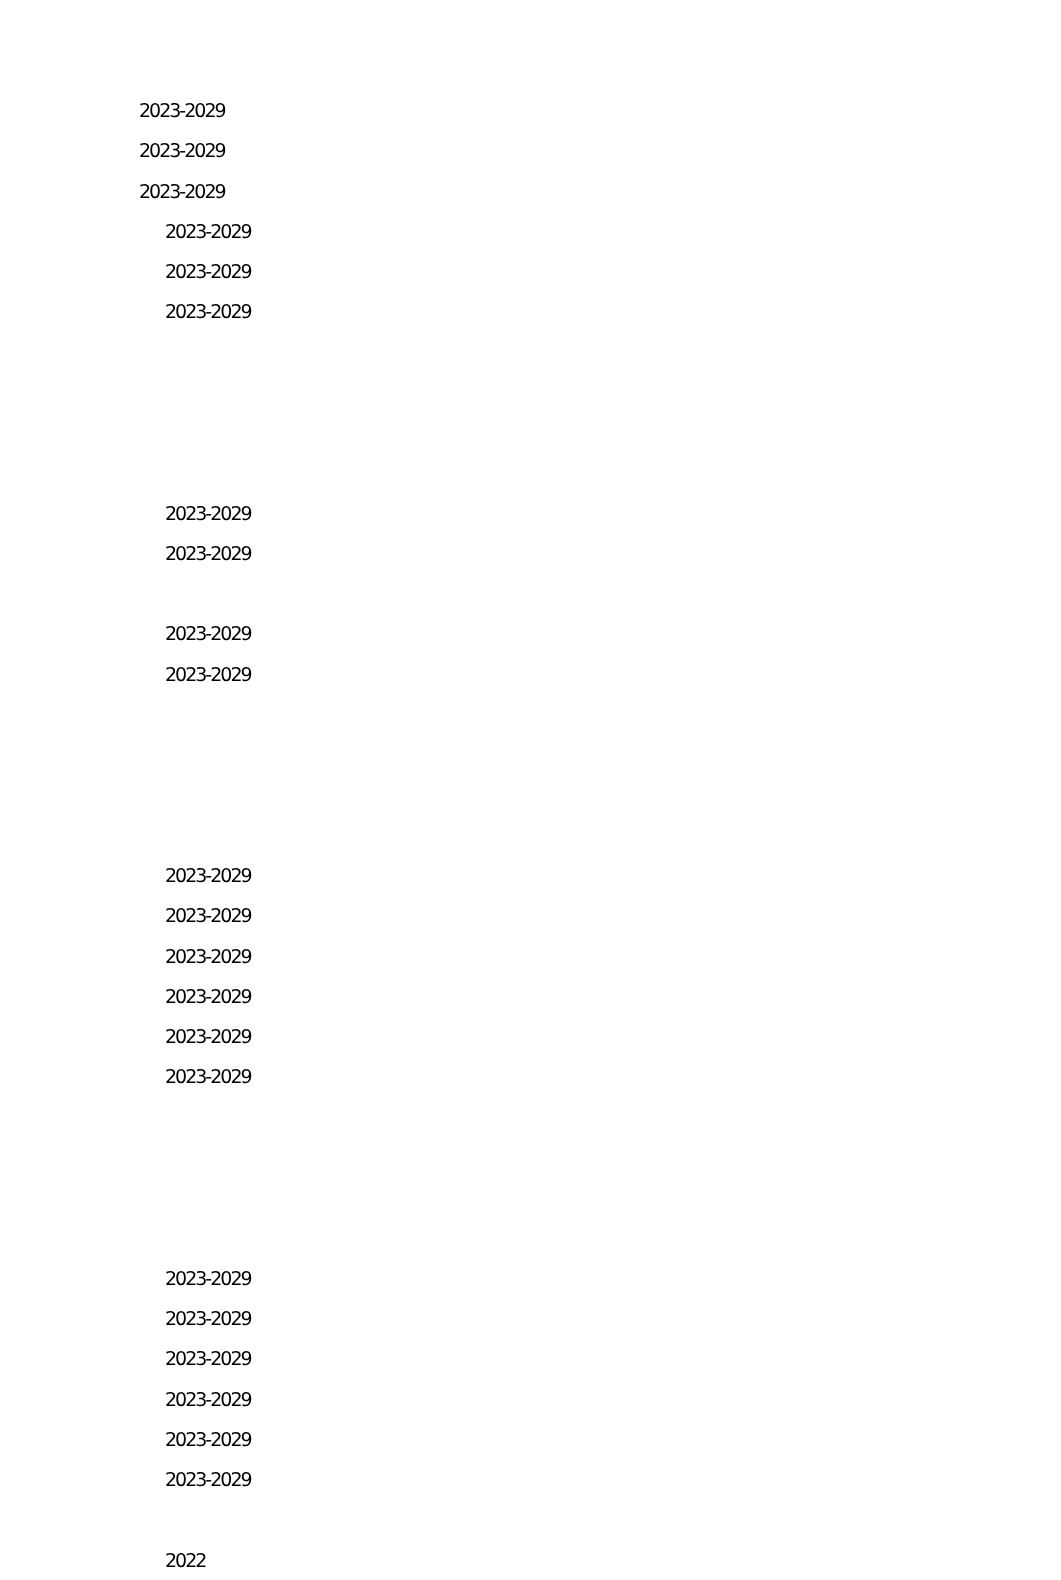2023-2029
2023-2029
2023-2029
2023-2029
2023-2029
2023-2029
2023-2029
2023-2029
2023-2029
2023-2029
2023-2029
2023-2029
2023-2029
2023-2029
2023-2029
2023-2029
2023-2029
2023-2029
2023-2029
2023-2029
2023-2029
2023-2029
2022